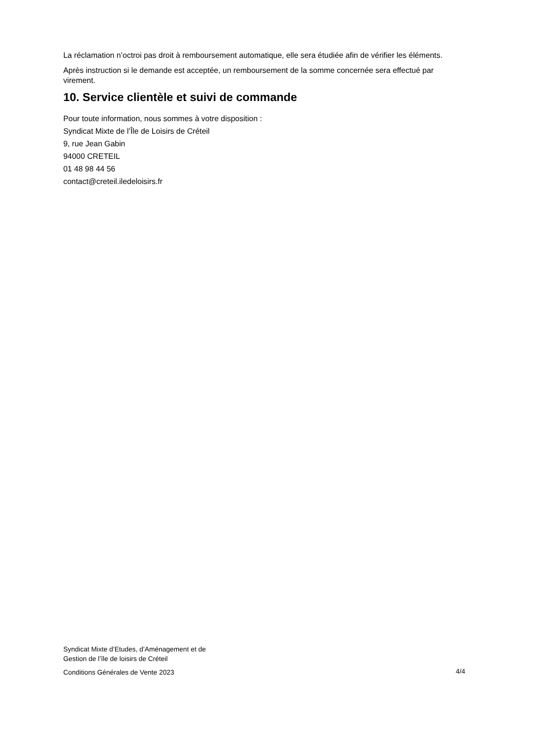La réclamation n’octroi pas droit à remboursement automatique, elle sera étudiée afin de vérifier les éléments.
Après instruction si le demande est acceptée, un remboursement de la somme concernée sera effectué par virement.
10. Service clientèle et suivi de commande
Pour toute information, nous sommes à votre disposition :
Syndicat Mixte de l’Île de Loisirs de Créteil
9, rue Jean Gabin
94000 CRETEIL
01 48 98 44 56
contact@creteil.iledeloisirs.fr
Syndicat Mixte d’Etudes, d’Aménagement et de
Gestion de l’île de loisirs de Créteil
Conditions Générales de Vente 2023
4/4